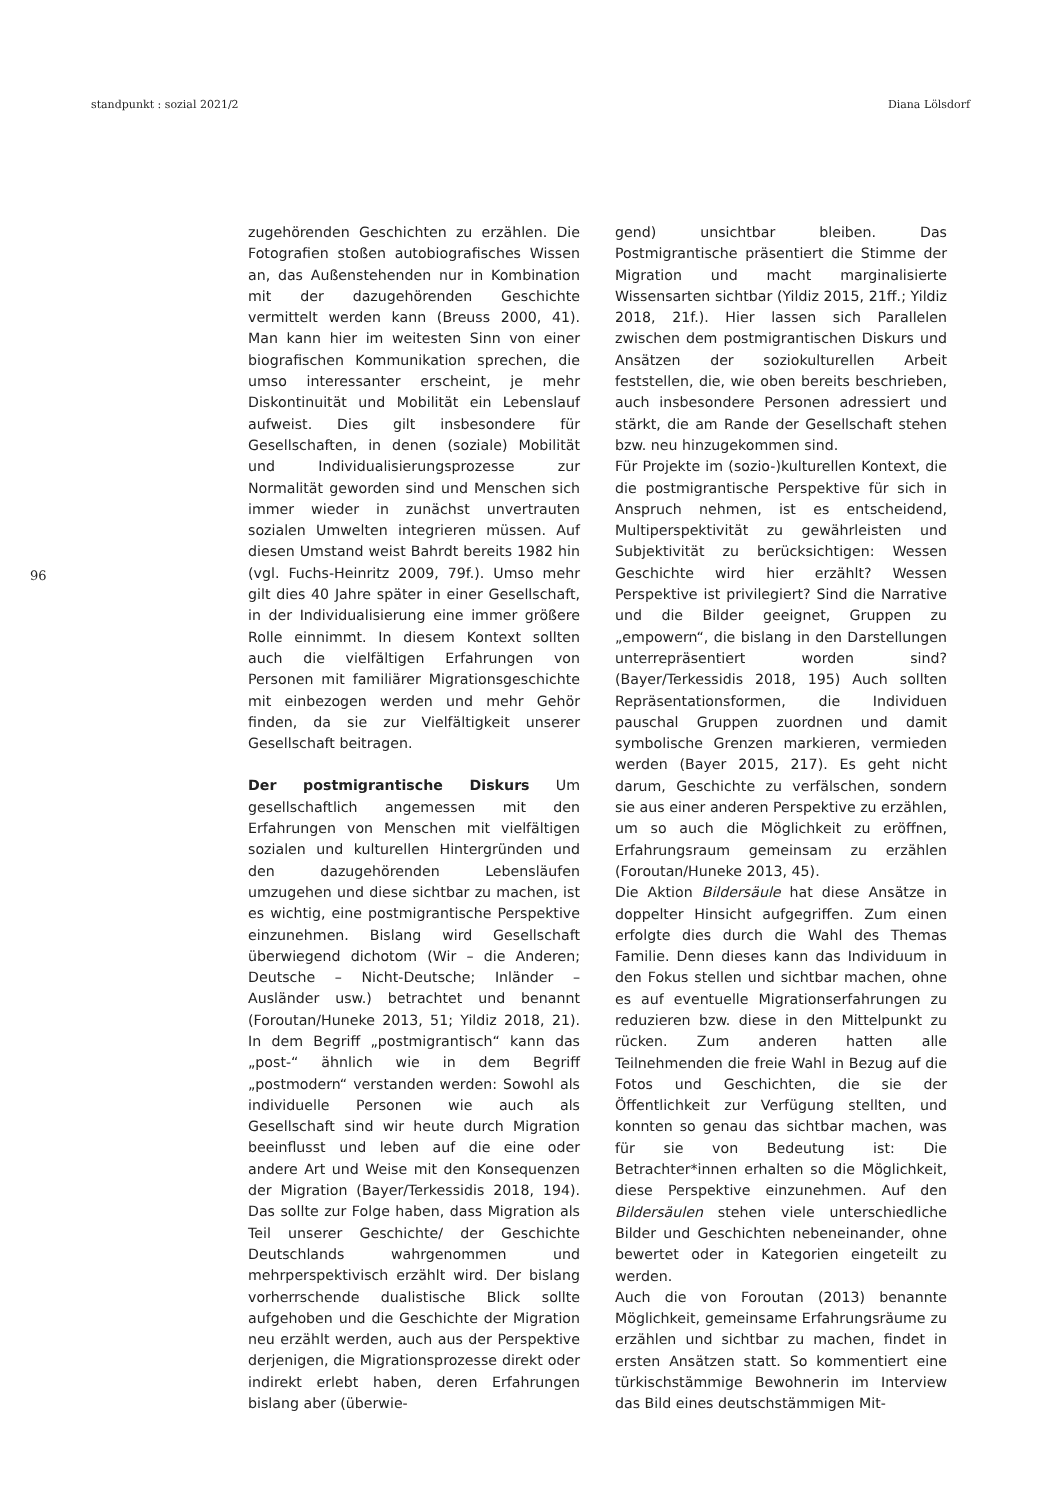standpunkt : sozial 2021/2 Diana Lölsdorf
96
zugehörenden Geschichten zu erzählen. Die Fotografien stoßen autobiografisches Wissen an, das Außenstehenden nur in Kombination mit der dazugehörenden Geschichte vermittelt werden kann (Breuss 2000, 41). Man kann hier im weitesten Sinn von einer biografischen Kommunikation sprechen, die umso interessanter erscheint, je mehr Diskontinuität und Mobilität ein Lebenslauf aufweist. Dies gilt insbesondere für Gesellschaften, in denen (soziale) Mobilität und Individualisierungsprozesse zur Normalität geworden sind und Menschen sich immer wieder in zunächst unvertrauten sozialen Umwelten integrieren müssen. Auf diesen Umstand weist Bahrdt bereits 1982 hin (vgl. Fuchs-Heinritz 2009, 79f.). Umso mehr gilt dies 40 Jahre später in einer Gesellschaft, in der Individualisierung eine immer größere Rolle einnimmt. In diesem Kontext sollten auch die vielfältigen Erfahrungen von Personen mit familiärer Migrationsgeschichte mit einbezogen werden und mehr Gehör finden, da sie zur Vielfältigkeit unserer Gesellschaft beitragen.
Der postmigrantische Diskurs Um gesellschaftlich angemessen mit den Erfahrungen von Menschen mit vielfältigen sozialen und kulturellen Hintergründen und den dazugehörenden Lebensläufen umzugehen und diese sichtbar zu machen, ist es wichtig, eine postmigrantische Perspektive einzunehmen. Bislang wird Gesellschaft überwiegend dichotom (Wir – die Anderen; Deutsche – Nicht-Deutsche; Inländer – Ausländer usw.) betrachtet und benannt (Foroutan/Huneke 2013, 51; Yildiz 2018, 21). In dem Begriff „postmigrantisch“ kann das „post-“ ähnlich wie in dem Begriff „postmodern“ verstanden werden: Sowohl als individuelle Personen wie auch als Gesellschaft sind wir heute durch Migration beeinflusst und leben auf die eine oder andere Art und Weise mit den Konsequenzen der Migration (Bayer/Terkessidis 2018, 194). Das sollte zur Folge haben, dass Migration als Teil unserer Geschichte/ der Geschichte Deutschlands wahrgenommen und mehrperspektivisch erzählt wird. Der bislang vorherrschende dualistische Blick sollte aufgehoben und die Geschichte der Migration neu erzählt werden, auch aus der Perspektive derjenigen, die Migrationsprozesse direkt oder indirekt erlebt haben, deren Erfahrungen bislang aber (überwie-
gend) unsichtbar bleiben. Das Postmigrantische präsentiert die Stimme der Migration und macht marginalisierte Wissensarten sichtbar (Yildiz 2015, 21ff.; Yildiz 2018, 21f.). Hier lassen sich Parallelen zwischen dem postmigrantischen Diskurs und Ansätzen der soziokulturellen Arbeit feststellen, die, wie oben bereits beschrieben, auch insbesondere Personen adressiert und stärkt, die am Rande der Gesellschaft stehen bzw. neu hinzugekommen sind.
Für Projekte im (sozio-)kulturellen Kontext, die die postmigrantische Perspektive für sich in Anspruch nehmen, ist es entscheidend, Multiperspektivität zu gewährleisten und Subjektivität zu berücksichtigen: Wessen Geschichte wird hier erzählt? Wessen Perspektive ist privilegiert? Sind die Narrative und die Bilder geeignet, Gruppen zu „empowern“, die bislang in den Darstellungen unterrepräsentiert worden sind? (Bayer/Terkessidis 2018, 195) Auch sollten Repräsentationsformen, die Individuen pauschal Gruppen zuordnen und damit symbolische Grenzen markieren, vermieden werden (Bayer 2015, 217). Es geht nicht darum, Geschichte zu verfälschen, sondern sie aus einer anderen Perspektive zu erzählen, um so auch die Möglichkeit zu eröffnen, Erfahrungsraum gemeinsam zu erzählen (Foroutan/Huneke 2013, 45).
Die Aktion Bildersäule hat diese Ansätze in doppelter Hinsicht aufgegriffen. Zum einen erfolgte dies durch die Wahl des Themas Familie. Denn dieses kann das Individuum in den Fokus stellen und sichtbar machen, ohne es auf eventuelle Migrationserfahrungen zu reduzieren bzw. diese in den Mittelpunkt zu rücken. Zum anderen hatten alle Teilnehmenden die freie Wahl in Bezug auf die Fotos und Geschichten, die sie der Öffentlichkeit zur Verfügung stellten, und konnten so genau das sichtbar machen, was für sie von Bedeutung ist: Die Betrachter*innen erhalten so die Möglichkeit, diese Perspektive einzunehmen. Auf den Bildersäulen stehen viele unterschiedliche Bilder und Geschichten nebeneinander, ohne bewertet oder in Kategorien eingeteilt zu werden.
Auch die von Foroutan (2013) benannte Möglichkeit, gemeinsame Erfahrungsräume zu erzählen und sichtbar zu machen, findet in ersten Ansätzen statt. So kommentiert eine türkischstämmige Bewohnerin im Interview das Bild eines deutschstämmigen Mit-